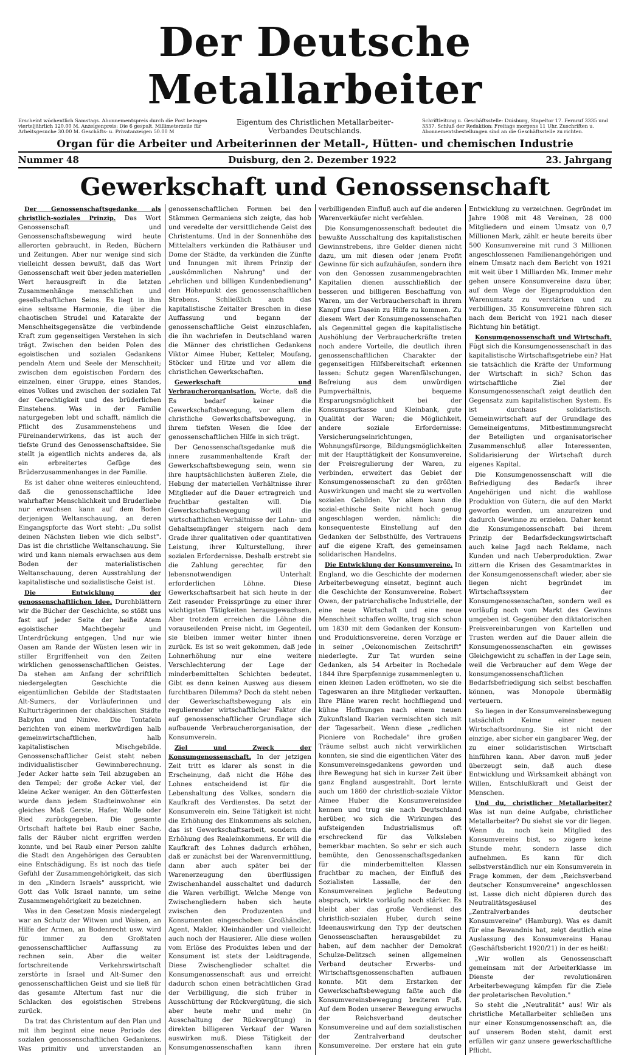Der Deutsche Metallarbeiter
Erscheint wöchentlich Samstags. Abonnementspreis durch die Post bezogen vierteljährlich 120.00 M. Anzeigenpreis: Die 6 gespalt. Millimeterzeile für Arbeitsgesuche 30.00 M. Geschäfts- u. Privatanzeigen 50.00 M
Eigentum des Christlichen Metallarbeiter-Verbandes Deutschlands.
Schriftleitung u. Geschäftsstelle: Duisburg, Stapeltor 17. Fernruf 3335 und 3337. Schluß der Redaktion: Freitags morgens 11 Uhr. Zuschriften u. Abonnementsbestellungen sind an die Geschäftsstelle zu richten.
Organ für die Arbeiter und Arbeiterinnen der Metall-, Hütten- und chemischen Industrie
Nummer 48 Duisburg, den 2. Dezember 1922 23. Jahrgang
Gewerkschaft und Genossenschaft
Der Genossenschaftsgedanke als christlich-soziales Prinzip. Das Wort Genossenschaft und Genossenschaftsbewegung wird heute allerorten gebraucht, in Reden, Büchern und Zeitungen. Aber nur wenige sind sich vielleicht dessen bewußt, daß das Wort Genossenschaft weit über jeden materiellen Wert herausgreift in die letzten Zusammenhänge menschlichen und gesellschaftlichen Seins. Es liegt in ihm eine seltsame Harmonie, die über die chaotischen Strudel und Katarakte der Menschheitsgegensätze die verbindende Kraft zum gegenseitigen Verstehen in sich trägt. Zwischen den beiden Polen des egoistischen und sozialen Gedankens pendeln Atem und Seele der Menschheit; zwischen dem egoistischen Fordern des einzelnen, einer Gruppe, eines Standes, eines Volkes und zwischen der sozialen Tat der Gerechtigkeit und des brüderlichen Einstehens. Was in der Familie naturgegeben lebt und schafft, nämlich die Pflicht des Zusammenstehens und Füreinanderwirkens, das ist auch der tiefste Grund des Genossenschaftsidee. Sie stellt ja eigentlich nichts anderes da, als ein erbreitertes Gefüge des Brüderzusammenhanges in der Familie.
Es ist daher ohne weiteres einleuchtend, daß die genossenschaftliche Idee wahrhafter Menschlichkeit und Bruderliebe nur erwachsen kann auf dem Boden derjenigen Weltanschauung, an deren Eingangspforte das Wort steht: „Du sollst deinen Nächsten lieben wie dich selbst". Das ist die christliche Weltanschauung. Sie wird und kann niemals erwachsen aus dem Boden der materialistischen Weltanschauung, deren Ausstrahlung der kapitalistische und sozialistische Geist ist.
Die Entwicklung der genossenschaftlichen Idee. Durchblättern wir die Bücher der Geschichte, so stößt uns fast auf jeder Seite der heiße Atem egoistischer Machtbegehr und Unterdrückung entgegen. Und nur wie Oasen am Rande der Wüsten lesen wir in stiller Ergriffenheit von den Zeiten wirklichen genossenschaftlichen Geistes. Da stehen am Anfang der schriftlich niedergelegten Geschichte die eigentümlichen Gebilde der Stadtstaaten Alt-Sumers, der Vorläuferinnen und Kulturträgerinnen der chaldäischen Städte Babylon und Ninive. Die Tontafeln berichten von einem merkwürdigen halb gemeinwirtschaftlichen, halb kapitalistischen Mischgebilde. Genossenschaftlicher Geist steht neben individualistischer Gewinnberechnung. Jeder Acker hatte sein Teil abzugeben an den Tempel; der große Acker viel, der kleine Acker weniger. An den Götterfesten wurde dann jedem Stadteinwohner ein gleiches Maß Gerste, Hafer, Wolle oder Ried zurückgegeben. Die gesamte Ortschaft haftete bei Raub einer Sache, falls der Räuber nicht ergriffen werden konnte, und bei Raub einer Person zahlte die Stadt den Angehörigen des Geraubten eine Entschädigung. Es ist noch das tiefe Gefühl der Zusammengehörigkeit, das sich in den „Kindern Israels" ausspricht, wie Gott das Volk Israel nannte, um seine Zusammengehörigkeit zu bezeichnen.
Was in den Gesetzen Mosis niedergelegt war an Schutz der Witwen und Waisen, an Hilfe der Armen, an Bodenrecht usw. wird für immer zu den Großtaten genossenschaftlicher Auffassung zu rechnen sein. Aber die weiter fortschreitende Verkehrswirtschaft zerstörte in Israel und Alt-Sumer den genossenschaftlichen Geist und sie ließ für das gesamte Altertum fast nur die Schlacken des egoistischen Strebens zurück.
Da trat das Christentum auf den Plan und mit ihm beginnt eine neue Periode des sozialen genossenschaftlichen Gedankens. Was primitiv und unverstanden an genossenschaftlichen Formen bei den Stämmen Germaniens sich zeigte, das hob und veredelte der versittlichende Geist des Christentums. Und in der Sonnenhöhe des Mittelalters verkünden die Rathäuser und Dome der Städte, da verkünden die Zünfte und Innungen mit ihrem Prinzip der „auskömmlichen Nahrung" und der „ehrlichen und billigen Kundenbedienung" den Höhepunkt des genossenschaftlichen Strebens. Schließlich auch das kapitalistische Zeitalter Breschen in diese Auffassung und begann der genossenschaftliche Geist einzuschlafen, die ihn wachriefen in Deutschland waren die Männer des christlichen Gedankens Viktor Aimee Huber, Ketteler, Moufang, Stöcker und Hitze und vor allem die christlichen Gewerkschaften.
Gewerkschaft und Verbraucherorganisation. Worte, daß die Es bedarf keiner die Gewerkschaftsbewegung, vor allem die christliche Gewerkschaftsbewegung, in ihrem tiefsten Wesen die Idee der genossenschaftlichen Hilfe in sich trägt.
Der Genossenschaftsgedanke muß die innere zusammenhaltende Kraft der Gewerkschaftsbewegung sein, wenn sie ihre hauptsächlichsten äußeren Ziele, die Hebung der materiellen Verhältnisse ihrer Mitglieder auf die Dauer ertragreich und fruchtbar gestalten will. Die Gewerkschaftsbewegung will die wirtschaftlichen Verhältnisse der Lohn- und Gehaltsempfänger steigern nach dem Grade ihrer qualitativen oder quantitativen Leistung, ihrer Kulturstellung, ihrer sozialen Erfordernisse. Deshalb erstrebt sie die Zahlung gerechter, für den lebensnotwendigen Unterhalt erforderlichen Löhne. Diese Gewerkschaftsarbeit hat sich heute in der Zeit rasender Preissprünge zu einer ihrer wichtigsten Tätigkeiten herausgewachsen. Aber trotzdem erreichen die Löhne die vorauseilenden Preise nicht, im Gegenteil, sie bleiben immer weiter hinter ihnen zurück. Es ist so weit gekommen, daß jede Lohnerhöhung nur eine weitere Verschlechterung der Lage der minderbemittelten Schichten bedeutet. Gibt es denn keinen Ausweg aus diesem furchtbaren Dilemma? Doch da steht neben der Gewerkschaftsbewegung als ein regulierender wirtschaftlicher Faktor die auf genossenschaftlicher Grundlage sich aufbauende Verbraucherorganisation, der Konsumverein.
Ziel und Zweck der Konsumgenossenschaft. In der jetzigen Zeit tritt es klarer als sonst in die Erscheinung, daß nicht die Höhe des Lohnes entscheidend ist für die Lebenshaltung des Volkes, sondern die Kaufkraft des Verdienstes. Da setzt der Konsumverein ein. Seine Tätigkeit ist nicht die Erhöhung des Einkommens als solchen, das ist Gewerkschaftsarbeit, sondern die Erhöhung des Realeinkommens. Er will die Kaufkraft des Lohnes dadurch erhöhen, daß er zunächst bei der Warenvermittlung, dann aber auch später bei der Warenerzeugung den überflüssigen Zwischenhandel ausschaltet und dadurch die Waren verbilligt. Welche Menge von Zwischengliedern haben sich heute zwischen den Produzenten und Konsumenten eingeschoben: Großhändler, Agent, Makler, Kleinhändler und vielleicht auch noch der Hausierer. Alle diese wollen vom Erlöse des Produktes leben und der Konsument ist stets der Leidtragende. Diese Zwischenglieder schaltet die Konsumgenossenschaft aus und erreicht dadurch schon einen beträchtlichen Grad der Verbilligung, die sich früher in Ausschüttung der Rückvergütung, die sich aber heute mehr und mehr (in Ausschaltung der Rückvergütung) in direkten billigeren Verkauf der Waren auswirken muß. Diese Tätigkeit der Konsumgenossenschaften kann ihren verbilligenden Einfluß auch auf die anderen Warenverkäufer nicht verfehlen.
Die Konsumgenossenschaft bedeutet die bewußte Ausschaltung des kapitalistischen Gewinnstrebens, ihre Gelder dienen nicht dazu, um mit diesen oder jenem Profit Gewinne für sich aufzuhäufen, sondern ihre von den Genossen zusammengebrachten Kapitalien dienen ausschließlich der besseren und billigeren Beschaffung von Waren, um der Verbraucherschaft in ihrem Kampf ums Dasein zu Hilfe zu kommen. Zu diesem Wert der Konsumgenossenschaften als Gegenmittel gegen die kapitalistische Aushöhlung der Verbraucherkräfte treten noch andere Vorteile, die deutlich ihren genossenschaftlichen Charakter der gegenseitigen Hilfsbereitschaft erkennen lassen: Schutz gegen Warenfälschungen, Befreiung aus dem unwürdigen Pumpverhältnis, bequeme Ersparungsmöglichkeit bei der Konsumsparkasse und Kleinbank, gute Qualität der Waren; die Möglichkeit, andere soziale Erfordernisse: Versicherungseinrichtungen, Wohnungsfürsorge, Bildungsmöglichkeiten mit der Haupttätigkeit der Konsumvereine, der Preisregulierung der Waren, zu verbinden, erweitert das Gebiet der Konsumgenossenschaft zu den größten Auswirkungen und macht sie zu wertvollen sozialen Gebilden. Vor allem kann die sozial-ethische Seite nicht hoch genug angeschlagen werden, nämlich: die konsequenteste Einstellung auf den Gedanken der Selbsthülfe, des Vertrauens auf die eigene Kraft, des gemeinsamen solidarischen Handelns.
Die Entwicklung der Konsumvereine. In England, wo die Geschichte der modernen Arbeiterbewegung einsetzt, beginnt auch die Geschichte der Konsumvereine. Robert Owen, der patriarchalische Industrielle, der eine neue Wirtschaft und eine neue Menschheit schaffen wollte, trug sich schon um 1830 mit dem Gedanken der Konsum- und Produktionsvereine, deren Vorzüge er in seiner „Oekonomischen Zeitschrift" niederlegte. Zur Tat wurden seine Gedanken, als 54 Arbeiter in Rochedale 1844 ihre Sparpfennige zusammenlegten u. einen kleinen Laden eröffneten, wo sie die Tageswaren an ihre Mitglieder verkauften. Ihre Pläne waren recht hochfliegend und kühne Hoffnungen nach einem neuen Zukunftsland Ikarien vermischten sich mit der Tagesarbeit. Wenn diese „redlichen Pioniere von Rochedale" ihre großen Träume selbst auch nicht verwirklichen konnten, sie sind die eigentlichen Väter des Konsumvereinsgedankens geworden und ihre Bewegung hat sich in kurzer Zeit über ganz England ausgestrahlt. Dort lernte auch um 1860 der christlich-soziale Viktor Aimee Huber die Konsumvereinsidee kennen und trug sie nach Deutschland herüber, wo sich die Wirkungen des aufsteigenden Industrialismus oft erschreckend für das Volksleben bemerkbar machten. So sehr er sich auch bemühte, den Genossenschaftsgedanken für die minderbemittelten Klassen fruchtbar zu machen, der Einfluß des Sozialisten Lassalle, der den Konsumvereinen jegliche Bedeutung absprach, wirkte vorläufig noch stärker. Es bleibt aber das große Verdienst des christlich-sozialen Huber, durch seine Ideenauswirkung den Typ der deutschen Genossenschaften herausgebildet zu haben, auf dem nachher der Demokrat Schulze-Delitzsch seinen allgemeinen Verband deutscher Erwerbs- und Wirtschaftsgenossenschaften aufbauen konnte. Mit dem Erstarken der Gewerkschaftsbewegung faßte auch die Konsumvereinsbewegung breiteren Fuß. Auf dem Boden unserer Bewegung erwuchs der Reichsverband deutscher Konsumvereine und auf dem sozialistischen der Zentralverband deutscher Konsumvereine. Der erstere hat ein gute Entwicklung zu verzeichnen. Gegründet im Jahre 1908 mit 48 Vereinen, 28 000 Mitgliedern und einem Umsatz von 0,7 Millionen Mark, zählt er heute bereits über 500 Konsumvereine mit rund 3 Millionen angeschlossenen Familienangehörigen und einem Umsatz nach dem Bericht von 1921 mit weit über 1 Milliarden Mk. Immer mehr gehen unsere Konsumvereine dazu über, auf dem Wege der Eigenproduktion den Warenumsatz zu verstärken und zu verbilligen. 35 Konsumvereine führen sich nach dem Bericht von 1921 nach dieser Richtung hin betätigt.
Konsumgenossenschaft und Wirtschaft. Fügt sich die Konsumgenossenschaft in das kapitalistische Wirtschaftsgetriebe ein? Hat sie tatsächlich die Kräfte der Umformung der Wirtschaft in sich? Schon das wirtschaftliche Ziel der Konsumgenossenschaft zeigt deutlich den Gegensatz zum kapitalistischen System. Es ist durchaus solidaristisch. Gemeinwirtschaft auf der Grundlage des Gemeineigentums, Mitbestimmungsrecht der Beteiligten und organisatorischer Zusammenschluß aller Interessenten, Solidarisierung der Wirtschaft durch eigenes Kapital.
Die Konsumgenossenschaft will die Befriedigung des Bedarfs ihrer Angehörigen und nicht die wahllose Produktion von Gütern, die auf den Markt geworfen werden, um anzureizen und dadurch Gewinne zu erzielen. Daher kennt die Konsumgenossenschaft bei ihrem Prinzip der Bedarfsdeckungswirtschaft auch keine Jagd nach Reklame, nach Kunden und nach Ueberproduktion. Zwar zittern die Krisen des Gesamtmarktes in der Konsumgenossenschaft wieder, aber sie liegen nicht begründet im Wirtschaftssystem der Konsumgenossenschaften, sondern weil es vorläufig noch vom Markt des Gewinns umgeben ist. Gegenüber den diktatorischen Preisvereinbarungen von Kartellen und Trusten werden auf die Dauer allein die Konsumgenossenschaften ein gewisses Gleichgewicht zu schaffen in der Lage sein, weil die Verbraucher auf dem Wege der konsumgenossenschaftlichen Bedarfsbefriedigung sich selbst beschaffen können, was Monopole übermäßig verteuern.
So liegen in der Konsumvereinsbewegung tatsächlich Keime einer neuen Wirtschaftsordnung. Sie ist nicht der einzige, aber sicher ein gangbarer Weg, der zu einer solidaristischen Wirtschaft hinführen kann. Aber davon muß jeder überzeugt sein, daß auch diese Entwicklung und Wirksamkeit abhängt von Willen, Entschlußkraft und Geist der Menschen.
Und du, christlicher Metallarbeiter? Was ist nun deine Aufgabe, christlicher Metallarbeiter? Du siehst sie vor dir liegen. Wenn du noch kein Mitglied des Konsumvereins bist, so zögere keine Stunde mehr, sondern lasse dich aufnehmen. Es kann für dich selbstverständlich nur ein Konsumverein in Frage kommen, der dem „Reichsverband deutscher Konsumvereine" angeschlossen ist. Lasse dich nicht düpieren durch das Neutralitätsgesäusel des „Zentralverbandes deutscher Konsumvereine" (Hamburg). Was es damit für eine Bewandnis hat, zeigt deutlich eine Auslassung des Konsumvereins Hanau (Geschäftsbericht 1920/21) in der es heißt:
„Wir wollen als Genossenschaft gemeinsam mit der Arbeiterklasse im Dienste der revolutionären Arbeiterbewegung kämpfen für die Ziele der proletarischen Revolution."
So steht die „Neutralität" aus! Wir als christliche Metallarbeiter schließen uns nur einer Konsumgenossenschaft an, die auf unserem Boden steht, damit erst erfüllen wir ganz unsere gewerkschaftliche Pflicht.